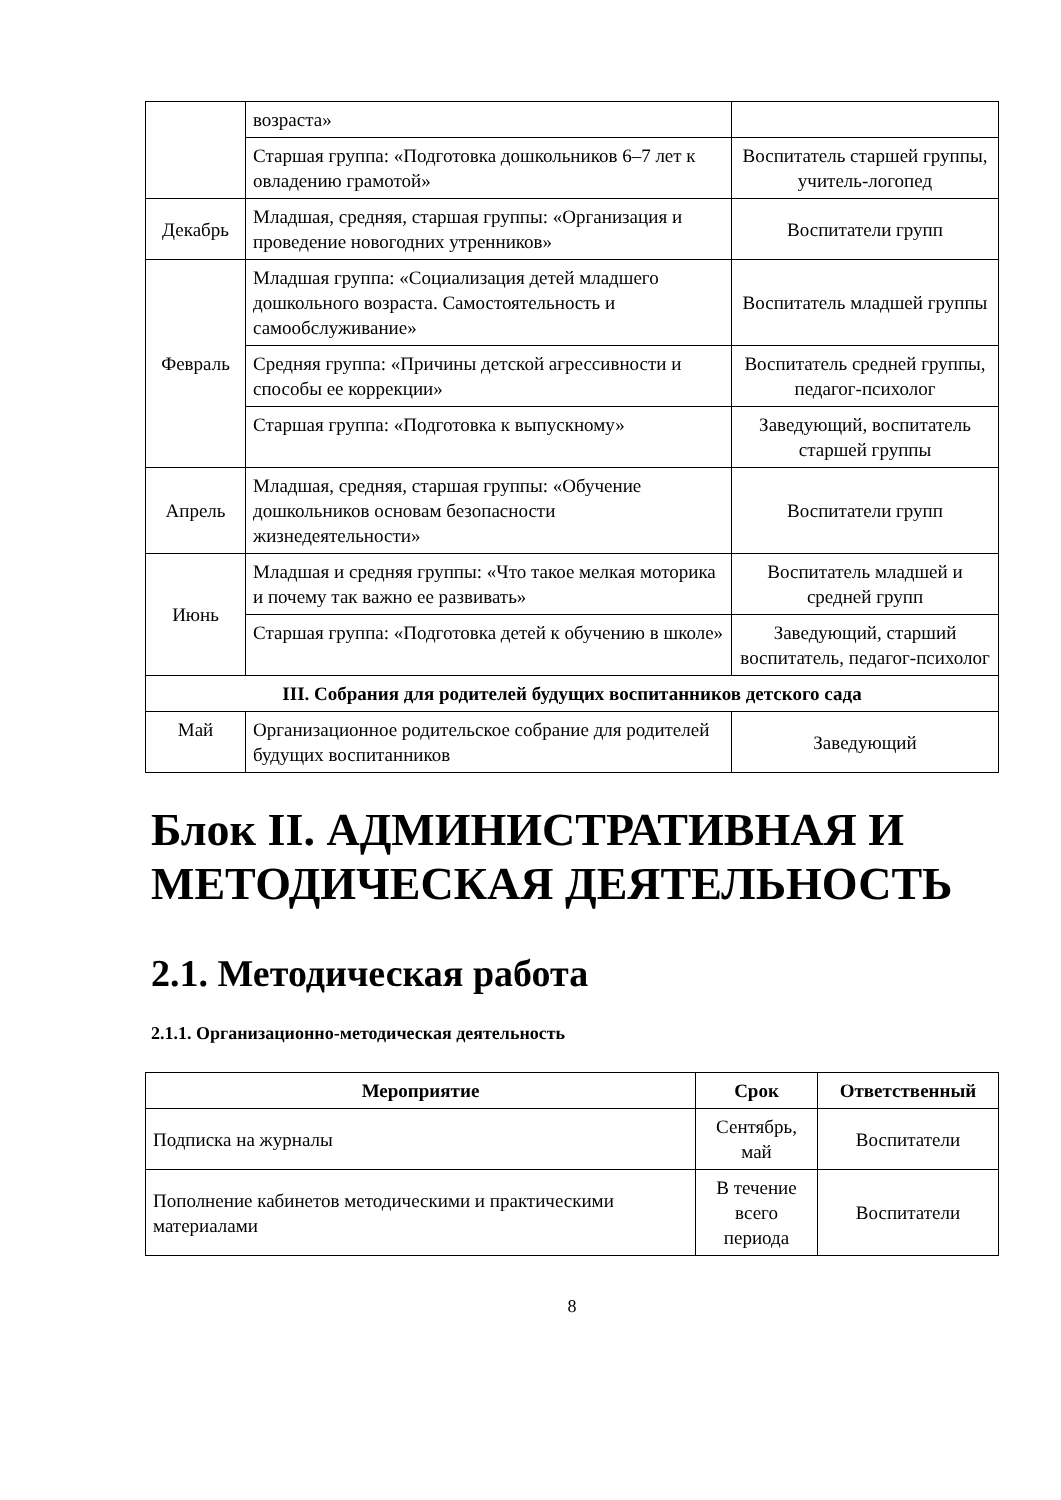| | возраста» | |
| | Старшая группа: «Подготовка дошкольников 6–7 лет к овладению грамотой» | Воспитатель старшей группы, учитель-логопед |
| Декабрь | Младшая, средняя, старшая группы: «Организация и проведение новогодних утренников» | Воспитатели групп |
| Февраль | Младшая группа: «Социализация детей младшего дошкольного возраста. Самостоятельность и самообслуживание» | Воспитатель младшей группы |
| | Средняя группа: «Причины детской агрессивности и способы ее коррекции» | Воспитатель средней группы, педагог-психолог |
| | Старшая группа: «Подготовка к выпускному» | Заведующий, воспитатель старшей группы |
| Апрель | Младшая, средняя, старшая группы: «Обучение дошкольников основам безопасности жизнедеятельности» | Воспитатели групп |
| Июнь | Младшая и средняя группы: «Что такое мелкая моторика и почему так важно ее развивать» | Воспитатель младшей и средней групп |
| | Старшая группа: «Подготовка детей к обучению в школе» | Заведующий, старший воспитатель, педагог-психолог |
| III. Собрания для родителей будущих воспитанников детского сада | | |
| Май | Организационное родительское собрание для родителей будущих воспитанников | Заведующий |
Блок II. АДМИНИСТРАТИВНАЯ И МЕТОДИЧЕСКАЯ ДЕЯТЕЛЬНОСТЬ
2.1. Методическая работа
2.1.1. Организационно-методическая деятельность
| Мероприятие | Срок | Ответственный |
| --- | --- | --- |
| Подписка на журналы | Сентябрь, май | Воспитатели |
| Пополнение кабинетов методическими и практическими материалами | В течение всего периода | Воспитатели |
8